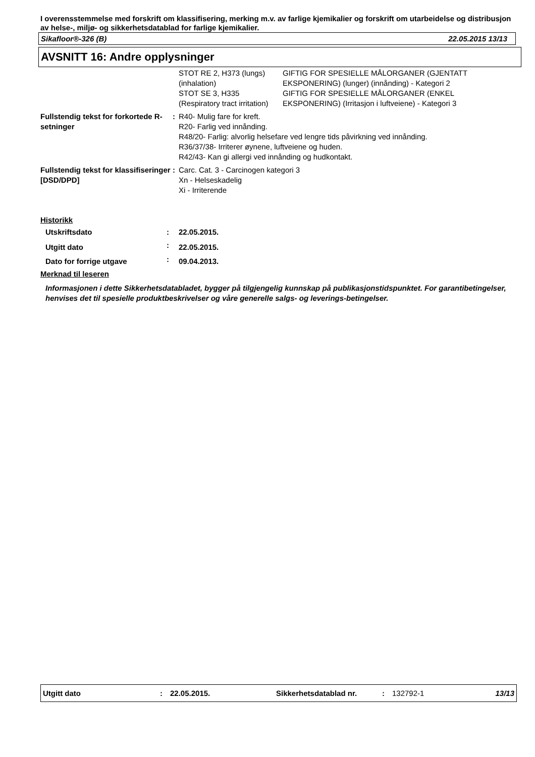I overensstemmelse med forskrift om klassifisering, merking m.v. av farlige kjemikalier og forskrift om utarbeidelse og distribusjon av helse-, miljø- og sikkerhetsdatablad for farlige kjemikalier.
Sikafloor®-326 (B) 22.05.2015 13/13
AVSNITT 16: Andre opplysninger
| | | STOT RE 2, H373 (lungs) (inhalation) | GIFTIG FOR SPESIELLE MÅLORGANER (GJENTATT EKSPONERING) (lunger) (innånding) - Kategori 2 |
| | | STOT SE 3, H335 (Respiratory tract irritation) | GIFTIG FOR SPESIELLE MÅLORGANER (ENKEL EKSPONERING) (Irritasjon i luftveiene) - Kategori 3 |
| Fullstendig tekst for forkortede R-setninger | : | R40- Mulig fare for kreft. R20- Farlig ved innånding. R48/20- Farlig: alvorlig helsefare ved lengre tids påvirkning ved innånding. R36/37/38- Irriterer øynene, luftveiene og huden. R42/43- Kan gi allergi ved innånding og hudkontakt. | |
| Fullstendig tekst for klassifiseringer [DSD/DPD] | : | Carc. Cat. 3 - Carcinogen kategori 3 Xn - Helseskadelig Xi - Irriterende | |
Historikk
| Utskriftsdato | : | 22.05.2015. |
| Utgitt dato | : | 22.05.2015. |
| Dato for forrige utgave | : | 09.04.2013. |
Merknad til leseren
Informasjonen i dette Sikkerhetsdatabladet, bygger på tilgjengelig kunnskap på publikasjonstidspunktet. For garantibetingelser, henvises det til spesielle produktbeskrivelser og våre generelle salgs- og leverings-betingelser.
Utgitt dato: 22.05.2015. Sikkerhetsdatablad nr.: 132792-1 13/13